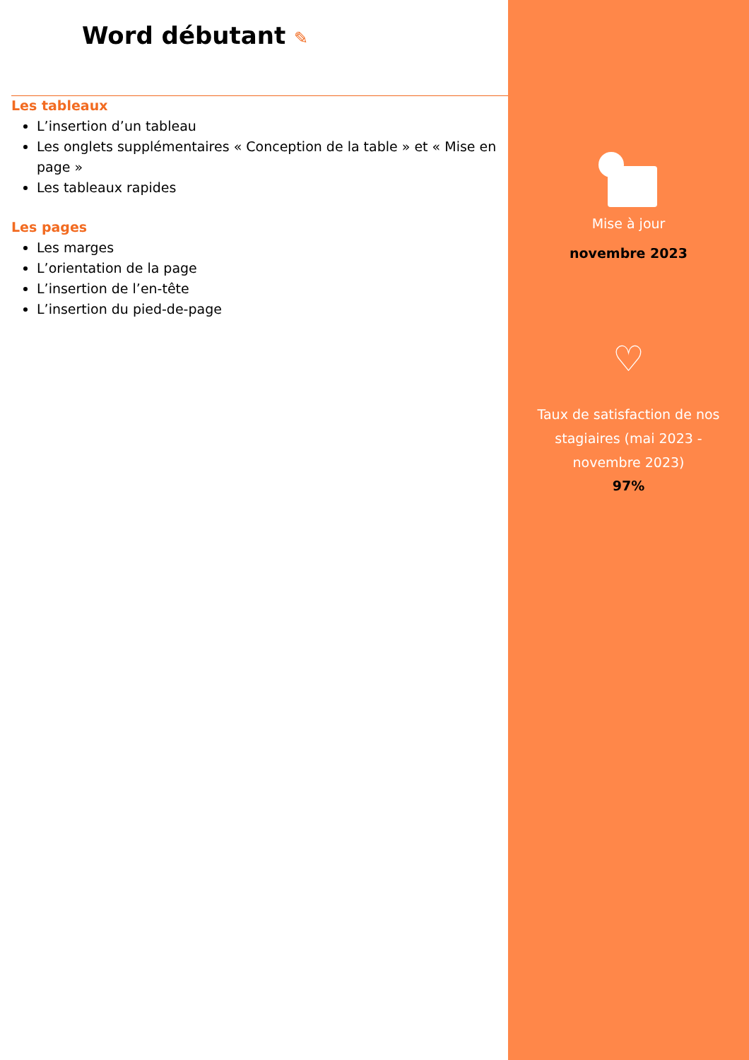Word débutant ✎
Les tableaux
L’insertion d’un tableau
Les onglets supplémentaires « Conception de la table » et « Mise en page »
Les tableaux rapides
Les pages
Les marges
L’orientation de la page
L’insertion de l’en-tête
L’insertion du pied-de-page
Mise à jour
novembre 2023
♡
Taux de satisfaction de nos stagiaires (mai 2023 - novembre 2023)
97%